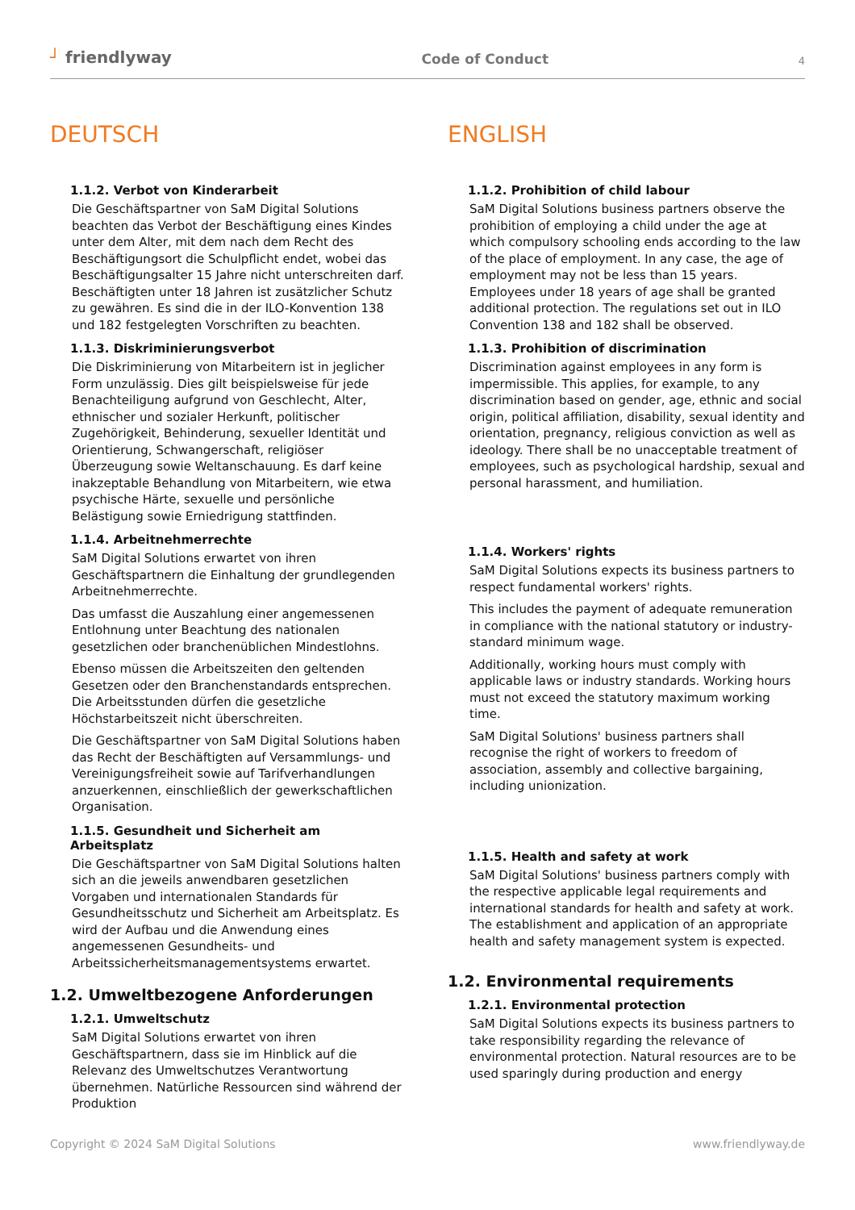┘ friendlyway
Code of Conduct
4
DEUTSCH
1.1.2. Verbot von Kinderarbeit
Die Geschäftspartner von SaM Digital Solutions beachten das Verbot der Beschäftigung eines Kindes unter dem Alter, mit dem nach dem Recht des Beschäftigungsort die Schulpflicht endet, wobei das Beschäftigungsalter 15 Jahre nicht unterschreiten darf. Beschäftigten unter 18 Jahren ist zusätzlicher Schutz zu gewähren. Es sind die in der ILO-Konvention 138 und 182 festgelegten Vorschriften zu beachten.
1.1.3. Diskriminierungsverbot
Die Diskriminierung von Mitarbeitern ist in jeglicher Form unzulässig. Dies gilt beispielsweise für jede Benachteiligung aufgrund von Geschlecht, Alter, ethnischer und sozialer Herkunft, politischer Zugehörigkeit, Behinderung, sexueller Identität und Orientierung, Schwangerschaft, religiöser Überzeugung sowie Weltanschauung. Es darf keine inakzeptable Behandlung von Mitarbeitern, wie etwa psychische Härte, sexuelle und persönliche Belästigung sowie Erniedrigung stattfinden.
1.1.4. Arbeitnehmerrechte
SaM Digital Solutions erwartet von ihren Geschäftspartnern die Einhaltung der grundlegenden Arbeitnehmerrechte.
Das umfasst die Auszahlung einer angemessenen Entlohnung unter Beachtung des nationalen gesetzlichen oder branchenüblichen Mindestlohns.
Ebenso müssen die Arbeitszeiten den geltenden Gesetzen oder den Branchenstandards entsprechen. Die Arbeitsstunden dürfen die gesetzliche Höchstarbeitszeit nicht überschreiten.
Die Geschäftspartner von SaM Digital Solutions haben das Recht der Beschäftigten auf Versammlungs- und Vereinigungsfreiheit sowie auf Tarifverhandlungen anzuerkennen, einschließlich der gewerkschaftlichen Organisation.
1.1.5. Gesundheit und Sicherheit am Arbeitsplatz
Die Geschäftspartner von SaM Digital Solutions halten sich an die jeweils anwendbaren gesetzlichen Vorgaben und internationalen Standards für Gesundheitsschutz und Sicherheit am Arbeitsplatz. Es wird der Aufbau und die Anwendung eines angemessenen Gesundheits- und Arbeitssicherheitsmanagementsystems erwartet.
1.2. Umweltbezogene Anforderungen
1.2.1. Umweltschutz
SaM Digital Solutions erwartet von ihren Geschäftspartnern, dass sie im Hinblick auf die Relevanz des Umweltschutzes Verantwortung übernehmen. Natürliche Ressourcen sind während der Produktion
ENGLISH
1.1.2. Prohibition of child labour
SaM Digital Solutions business partners observe the prohibition of employing a child under the age at which compulsory schooling ends according to the law of the place of employment. In any case, the age of employment may not be less than 15 years. Employees under 18 years of age shall be granted additional protection. The regulations set out in ILO Convention 138 and 182 shall be observed.
1.1.3. Prohibition of discrimination
Discrimination against employees in any form is impermissible. This applies, for example, to any discrimination based on gender, age, ethnic and social origin, political affiliation, disability, sexual identity and orientation, pregnancy, religious conviction as well as ideology. There shall be no unacceptable treatment of employees, such as psychological hardship, sexual and personal harassment, and humiliation.
1.1.4. Workers' rights
SaM Digital Solutions expects its business partners to respect fundamental workers' rights.
This includes the payment of adequate remuneration in compliance with the national statutory or industry-standard minimum wage.
Additionally, working hours must comply with applicable laws or industry standards. Working hours must not exceed the statutory maximum working time.
SaM Digital Solutions' business partners shall recognise the right of workers to freedom of association, assembly and collective bargaining, including unionization.
1.1.5. Health and safety at work
SaM Digital Solutions' business partners comply with the respective applicable legal requirements and international standards for health and safety at work. The establishment and application of an appropriate health and safety management system is expected.
1.2. Environmental requirements
1.2.1. Environmental protection
SaM Digital Solutions expects its business partners to take responsibility regarding the relevance of environmental protection. Natural resources are to be used sparingly during production and energy
Copyright © 2024 SaM Digital Solutions www.friendlyway.de